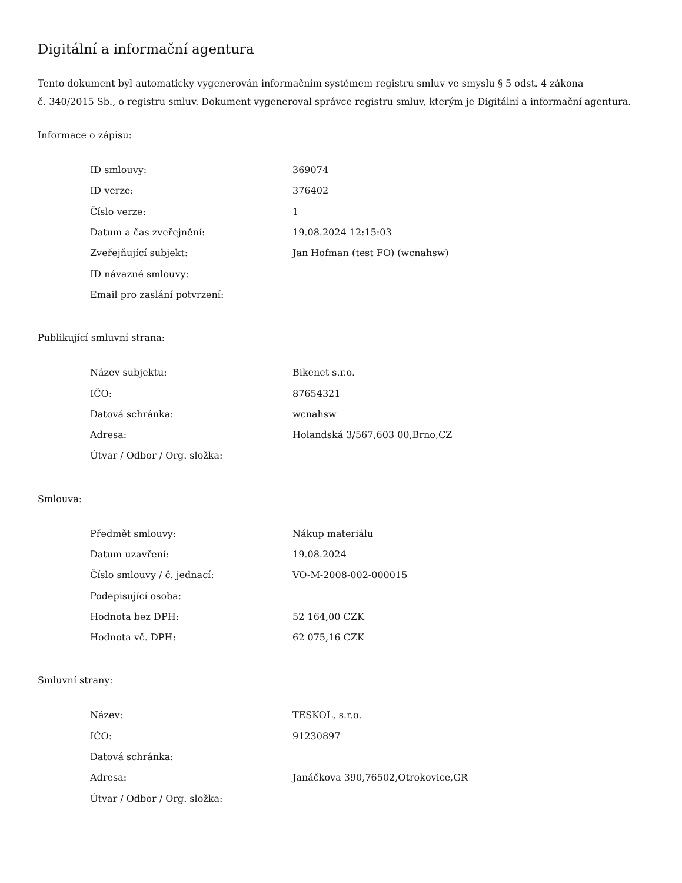Digitální a informační agentura
Tento dokument byl automaticky vygenerován informačním systémem registru smluv ve smyslu § 5 odst. 4 zákona
č. 340/2015 Sb., o registru smluv. Dokument vygeneroval správce registru smluv, kterým je Digitální a informační agentura.
Informace o zápisu:
| ID smlouvy: | 369074 |
| ID verze: | 376402 |
| Číslo verze: | 1 |
| Datum a čas zveřejnění: | 19.08.2024 12:15:03 |
| Zveřejňující subjekt: | Jan Hofman (test FO) (wcnahsw) |
| ID návazné smlouvy: | |
| Email pro zaslání potvrzení: | |
Publikující smluvní strana:
| Název subjektu: | Bikenet s.r.o. |
| IČO: | 87654321 |
| Datová schránka: | wcnahsw |
| Adresa: | Holandská 3/567,603 00,Brno,CZ |
| Útvar / Odbor / Org. složka: | |
Smlouva:
| Předmět smlouvy: | Nákup materiálu |
| Datum uzavření: | 19.08.2024 |
| Číslo smlouvy / č. jednací: | VO-M-2008-002-000015 |
| Podepisující osoba: | |
| Hodnota bez DPH: | 52 164,00 CZK |
| Hodnota vč. DPH: | 62 075,16 CZK |
Smluvní strany:
| Název: | TESKOL, s.r.o. |
| IČO: | 91230897 |
| Datová schránka: | |
| Adresa: | Janáčkova 390,76502,Otrokovice,GR |
| Útvar / Odbor / Org. složka: | |